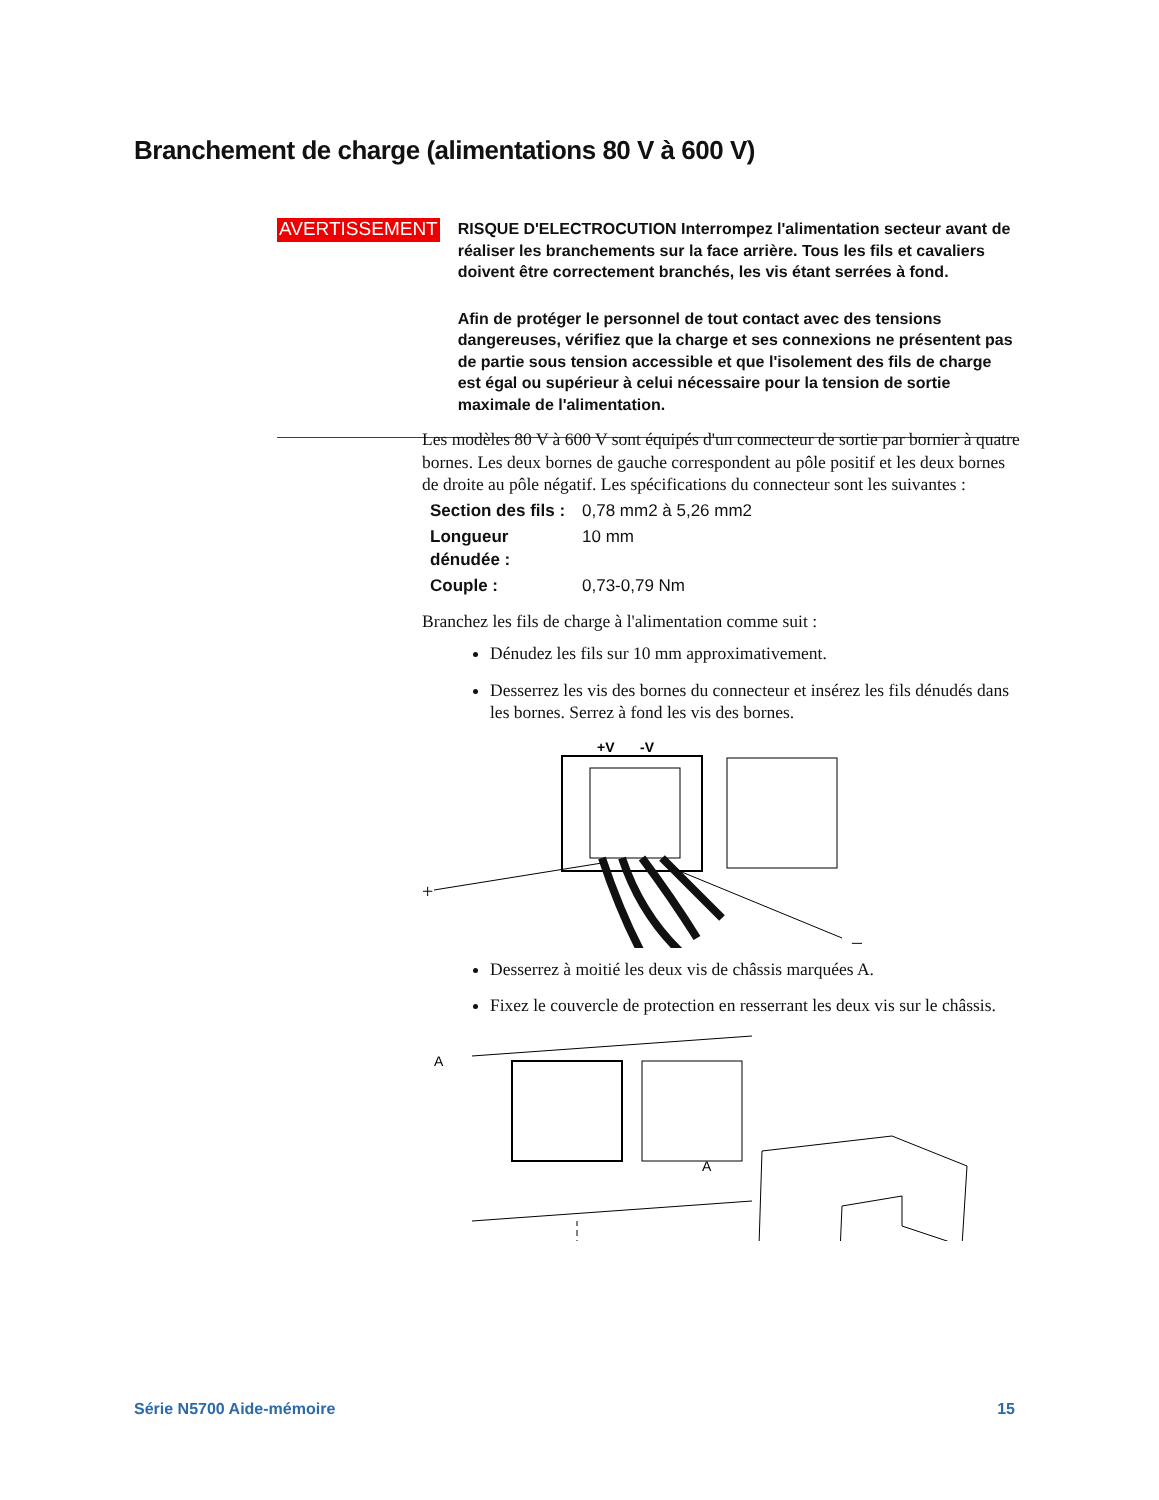Branchement de charge (alimentations 80 V à 600 V)
AVERTISSEMENT
RISQUE D'ELECTROCUTION Interrompez l'alimentation secteur avant de réaliser les branchements sur la face arrière. Tous les fils et cavaliers doivent être correctement branchés, les vis étant serrées à fond.
Afin de protéger le personnel de tout contact avec des tensions dangereuses, vérifiez que la charge et ses connexions ne présentent pas de partie sous tension accessible et que l'isolement des fils de charge est égal ou supérieur à celui nécessaire pour la tension de sortie maximale de l'alimentation.
Les modèles 80 V à 600 V sont équipés d'un connecteur de sortie par bornier à quatre bornes. Les deux bornes de gauche correspondent au pôle positif et les deux bornes de droite au pôle négatif. Les spécifications du connecteur sont les suivantes :
| Section des fils : | 0,78 mm2 à 5,26 mm2 |
| Longueur dénudée : | 10 mm |
| Couple : | 0,73-0,79 Nm |
Branchez les fils de charge à l'alimentation comme suit :
Dénudez les fils sur 10 mm approximativement.
Desserrez les vis des bornes du connecteur et insérez les fils dénudés dans les bornes. Serrez à fond les vis des bornes.
+V
-V
+
–
Desserrez à moitié les deux vis de châssis marquées A.
Fixez le couvercle de protection en resserrant les deux vis sur le châssis.
A
A
Série N5700 Aide-mémoire 15